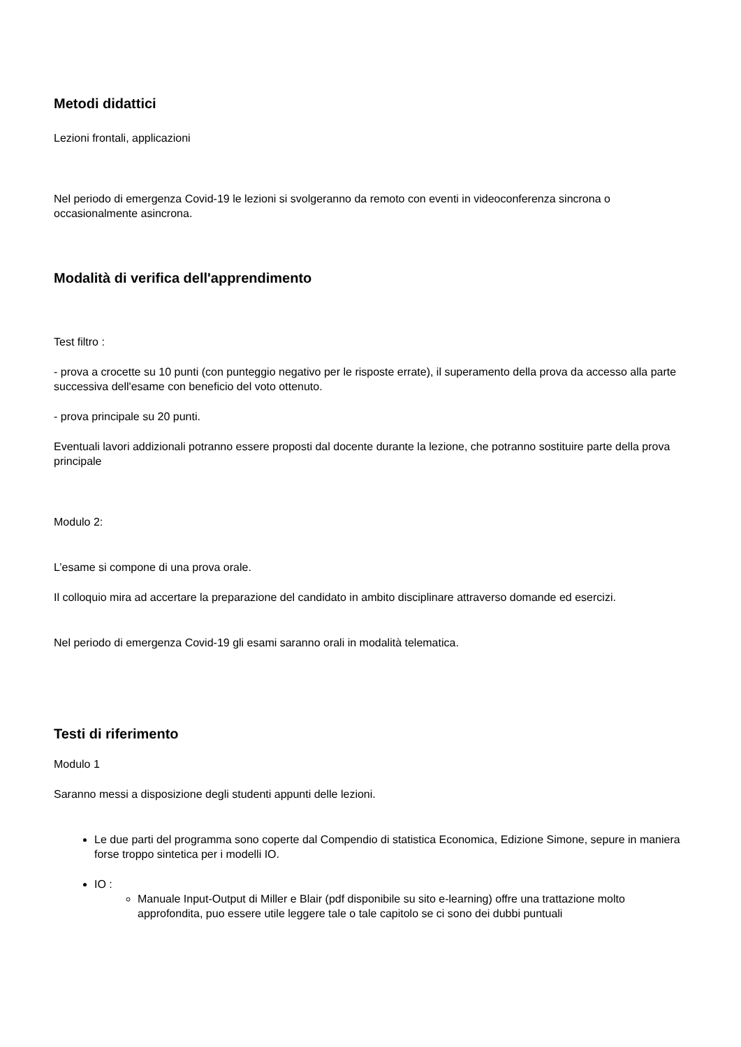Metodi didattici
Lezioni frontali, applicazioni
Nel periodo di emergenza Covid-19 le lezioni si svolgeranno da remoto con eventi in videoconferenza sincrona o occasionalmente asincrona.
Modalità di verifica dell'apprendimento
Test filtro :
- prova a crocette su 10 punti (con punteggio negativo per le risposte errate), il superamento della prova da accesso alla parte successiva dell'esame con beneficio del voto ottenuto.
- prova principale su 20 punti.
Eventuali lavori addizionali potranno essere proposti dal docente durante la lezione, che potranno sostituire parte della prova principale
Modulo 2:
L’esame si compone di una prova orale.
Il colloquio mira ad accertare la preparazione del candidato in ambito disciplinare attraverso domande ed esercizi.
Nel periodo di emergenza Covid-19 gli esami saranno orali in modalità telematica.
Testi di riferimento
Modulo 1
Saranno messi a disposizione degli studenti appunti delle lezioni.
Le due parti del programma sono coperte dal Compendio di statistica Economica, Edizione Simone, sepure in maniera forse troppo sintetica per i modelli IO.
IO :
Manuale Input-Output di Miller e Blair (pdf disponibile su sito e-learning) offre una trattazione molto approfondita, puo essere utile leggere tale o tale capitolo se ci sono dei dubbi puntuali